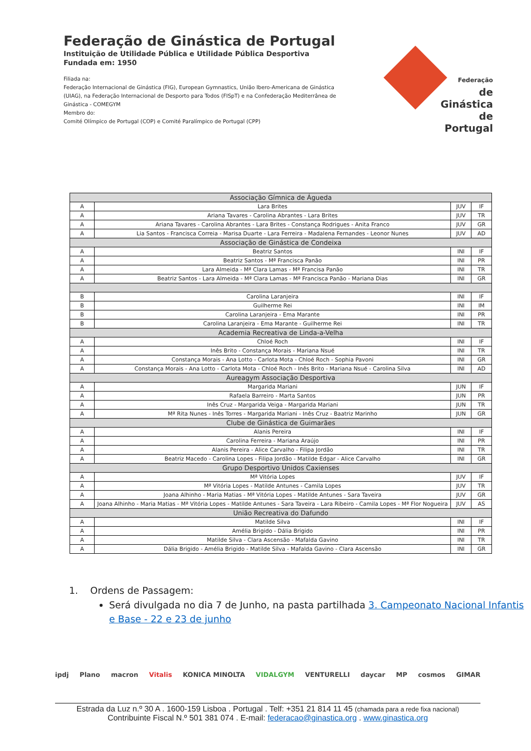Federação de Ginástica de Portugal
Instituição de Utilidade Pública e Utilidade Pública Desportiva
Fundada em: 1950
Filiada na:
Federação Internacional de Ginástica (FIG), European Gymnastics, União Ibero-Americana de Ginástica (UIAG), na Federação Internacional de Desporto para Todos (FISpT) e na Confederação Mediterrânea de Ginástica - COMEGYM
Membro do:
Comité Olímpico de Portugal (COP) e Comité Paralímpico de Portugal (CPP)
Federação
de Ginástica
de Portugal
| Associação Gímnica de Águeda | | | |
| --- | --- | --- | --- |
| A | Lara Brites | JUV | IF |
| A | Ariana Tavares - Carolina Abrantes - Lara Brites | JUV | TR |
| A | Ariana Tavares - Carolina Abrantes - Lara Brites - Constança Rodrigues - Anita Franco | JUV | GR |
| A | Lia Santos - Francisca Correia - Marisa Duarte - Lara Ferreira - Madalena Fernandes - Leonor Nunes | JUV | AD |
| Associação de Ginástica de Condeixa | | | |
| A | Beatriz Santos | INI | IF |
| A | Beatriz Santos - Mª Francisca Panão | INI | PR |
| A | Lara Almeida - Mª Clara Lamas - Mª Francisa Panão | INI | TR |
| A | Beatriz Santos - Lara Almeida - Mª Clara Lamas - Mª Francisca Panão - Mariana Dias | INI | GR |
| B | Carolina Laranjeira | INI | IF |
| B | Guilherme Rei | INI | IM |
| B | Carolina Laranjeira - Ema Marante | INI | PR |
| B | Carolina Laranjeira - Ema Marante - Guilherme Rei | INI | TR |
| Academia Recreativa de Linda-a-Velha | | | |
| A | Chloé Roch | INI | IF |
| A | Inês Brito - Constança Morais - Mariana Nsué | INI | TR |
| A | Constança Morais - Ana Lotto - Carlota Mota - Chloé Roch - Sophia Pavoni | INI | GR |
| A | Constança Morais - Ana Lotto - Carlota Mota - Chloé Roch - Inês Brito - Mariana Nsué - Carolina Silva | INI | AD |
| Aureagym Associação Desportiva | | | |
| A | Margarida Mariani | JUN | IF |
| A | Rafaela Barreiro - Marta Santos | JUN | PR |
| A | Inês Cruz - Margarida Veiga - Margarida Mariani | JUN | TR |
| A | Mª Rita Nunes - Inês Torres - Margarida Mariani - Inês Cruz - Baatriz Marinho | JUN | GR |
| Clube de Ginástica de Guimarães | | | |
| A | Alanis Pereira | INI | IF |
| A | Carolina Ferreira - Mariana Araújo | INI | PR |
| A | Alanis Pereira - Alice Carvalho - Filipa Jordão | INI | TR |
| A | Beatriz Macedo - Carolina Lopes - Filipa Jordão - Matilde Edgar - Alice Carvalho | INI | GR |
| Grupo Desportivo Unidos Caxienses | | | |
| A | Mª Vitória Lopes | JUV | IF |
| A | Mª Vitória Lopes - Matilde Antunes - Camila Lopes | JUV | TR |
| A | Joana Alhinho - Maria Matias - Mª Vitória Lopes - Matilde Antunes - Sara Taveira | JUV | GR |
| A | Joana Alhinho - Maria Matias - Mª Vitória Lopes - Matilde Antunes - Sara Taveira - Lara Ribeiro - Camila Lopes - Mª Flor Nogueira | JUV | AS |
| União Recreativa do Dafundo | | | |
| A | Matilde Silva | INI | IF |
| A | Amélia Brigido - Dália Brigido | INI | PR |
| A | Matilde Silva - Clara Ascensão - Mafalda Gavino | INI | TR |
| A | Dália Brigido - Amélia Brigido - Matilde Silva - Mafalda Gavino - Clara Ascensão | INI | GR |
1. Ordens de Passagem:
Será divulgada no dia 7 de Junho, na pasta partilhada 3. Campeonato Nacional Infantis e Base - 22 e 23 de junho
ipdj Plano macron Vitalis KONICA MINOLTA VIDALGYM VENTURELLI daycar MP cosmos GIMAR
Estrada da Luz n.º 30 A . 1600-159 Lisboa . Portugal . Telf: +351 21 814 11 45 (chamada para a rede fixa nacional)
Contribuinte Fiscal N.º 501 381 074 . E-mail: federacao@ginastica.org . www.ginastica.org